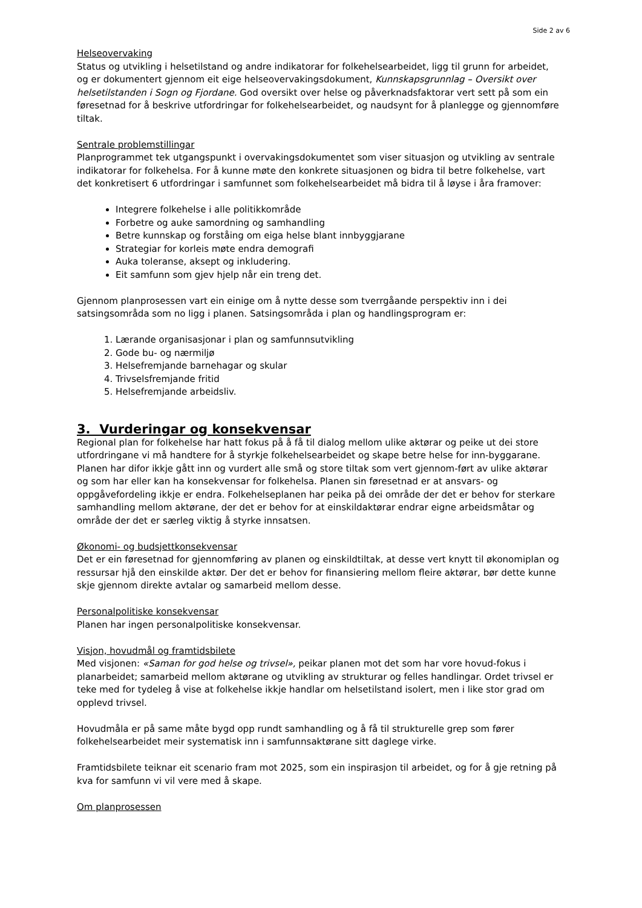Side 2 av 6
Helseovervaking
Status og utvikling i helsetilstand og andre indikatorar for folkehelsearbeidet, ligg til grunn for arbeidet, og er dokumentert gjennom eit eige helseovervakingsdokument, Kunnskapsgrunnlag – Oversikt over helsetilstanden i Sogn og Fjordane. God oversikt over helse og påverknadsfaktorar vert sett på som ein føresetnad for å beskrive utfordringar for folkehelsearbeidet, og naudsynt for å planlegge og gjennomføre tiltak.
Sentrale problemstillingar
Planprogrammet tek utgangspunkt i overvakingsdokumentet som viser situasjon og utvikling av sentrale indikatorar for folkehelsa. For å kunne møte den konkrete situasjonen og bidra til betre folkehelse, vart det konkretisert 6 utfordringar i samfunnet som folkehelsearbeidet må bidra til å løyse i åra framover:
Integrere folkehelse i alle politikkområde
Forbetre og auke samordning og samhandling
Betre kunnskap og forståing om eiga helse blant innbyggjarane
Strategiar for korleis møte endra demografi
Auka toleranse, aksept og inkludering.
Eit samfunn som gjev hjelp når ein treng det.
Gjennom planprosessen vart ein einige om å nytte desse som tverrgåande perspektiv inn i dei satsingsområda som no ligg i planen. Satsingsområda i plan og handlingsprogram er:
1. Lærande organisasjonar i plan og samfunnsutvikling
2. Gode bu- og nærmiljø
3. Helsefremjande barnehagar og skular
4. Trivselsfremjande fritid
5. Helsefremjande arbeidsliv.
3. Vurderingar og konsekvensar
Regional plan for folkehelse har hatt fokus på å få til dialog mellom ulike aktørar og peike ut dei store utfordringane vi må handtere for å styrkje folkehelsearbeidet og skape betre helse for inn-byggarane. Planen har difor ikkje gått inn og vurdert alle små og store tiltak som vert gjennom-ført av ulike aktørar og som har eller kan ha konsekvensar for folkehelsa. Planen sin føresetnad er at ansvars- og oppgåvefordeling ikkje er endra. Folkehelseplanen har peika på dei område der det er behov for sterkare samhandling mellom aktørane, der det er behov for at einskildaktørar endrar eigne arbeidsmåtar og område der det er særleg viktig å styrke innsatsen.
Økonomi- og budsjettkonsekvensar
Det er ein føresetnad for gjennomføring av planen og einskildtiltak, at desse vert knytt til økonomiplan og ressursar hjå den einskilde aktør. Der det er behov for finansiering mellom fleire aktørar, bør dette kunne skje gjennom direkte avtalar og samarbeid mellom desse.
Personalpolitiske konsekvensar
Planen har ingen personalpolitiske konsekvensar.
Visjon, hovudmål og framtidsbilete
Med visjonen: «Saman for god helse og trivsel», peikar planen mot det som har vore hovud-fokus i planarbeidet; samarbeid mellom aktørane og utvikling av strukturar og felles handlingar. Ordet trivsel er teke med for tydeleg å vise at folkehelse ikkje handlar om helsetilstand isolert, men i like stor grad om opplevd trivsel.
Hovudmåla er på same måte bygd opp rundt samhandling og å få til strukturelle grep som fører folkehelsearbeidet meir systematisk inn i samfunnsaktørane sitt daglege virke.
Framtidsbilete teiknar eit scenario fram mot 2025, som ein inspirasjon til arbeidet, og for å gje retning på kva for samfunn vi vil vere med å skape.
Om planprosessen